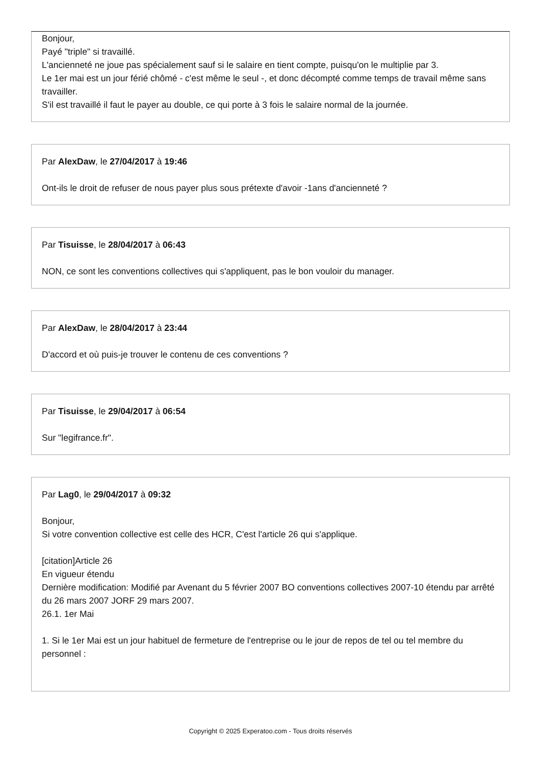Bonjour,
Payé "triple" si travaillé.
L'ancienneté ne joue pas spécialement sauf si le salaire en tient compte, puisqu'on le multiplie par 3.
Le 1er mai est un jour férié chômé - c'est même le seul -, et donc décompté comme temps de travail même sans travailler.
S'il est travaillé il faut le payer au double, ce qui porte à 3 fois le salaire normal de la journée.
Par AlexDaw, le 27/04/2017 à 19:46
Ont-ils le droit de refuser de nous payer plus sous prétexte d'avoir -1ans d'ancienneté ?
Par Tisuisse, le 28/04/2017 à 06:43
NON, ce sont les conventions collectives qui s'appliquent, pas le bon vouloir du manager.
Par AlexDaw, le 28/04/2017 à 23:44
D'accord et où puis-je trouver le contenu de ces conventions ?
Par Tisuisse, le 29/04/2017 à 06:54
Sur "legifrance.fr".
Par Lag0, le 29/04/2017 à 09:32
Bonjour,
Si votre convention collective est celle des HCR, C'est l'article 26 qui s'applique.
[citation]Article 26
En vigueur étendu
Dernière modification: Modifié par Avenant du 5 février 2007 BO conventions collectives 2007-10 étendu par arrêté du 26 mars 2007 JORF 29 mars 2007.
26.1. 1er Mai
1. Si le 1er Mai est un jour habituel de fermeture de l'entreprise ou le jour de repos de tel ou tel membre du personnel :
Copyright © 2025 Experatoo.com - Tous droits réservés